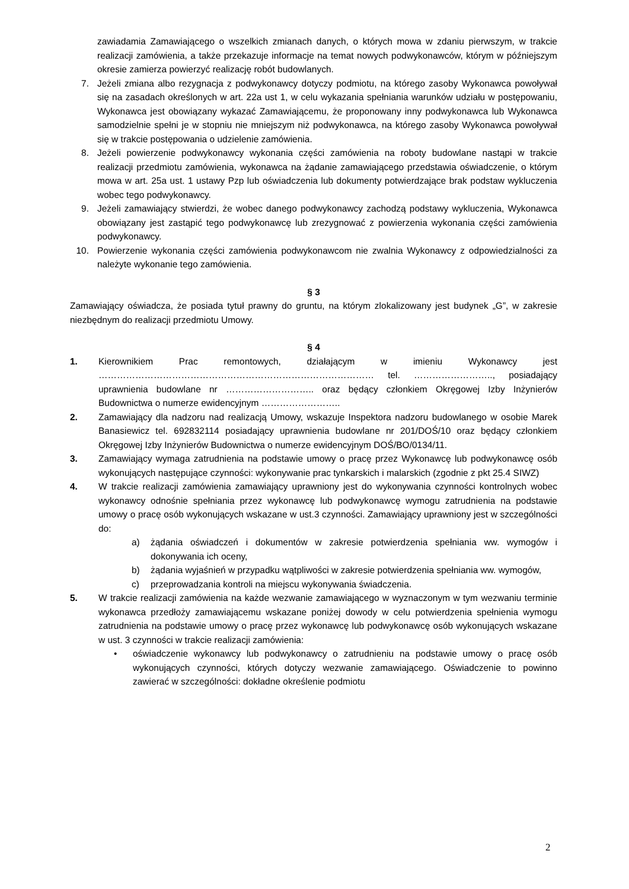zawiadamia Zamawiającego o wszelkich zmianach danych, o których mowa w zdaniu pierwszym, w trakcie realizacji zamówienia, a także przekazuje informacje na temat nowych podwykonawców, którym w późniejszym okresie zamierza powierzyć realizację robót budowlanych.
7. Jeżeli zmiana albo rezygnacja z podwykonawcy dotyczy podmiotu, na którego zasoby Wykonawca powoływał się na zasadach określonych w art. 22a ust 1, w celu wykazania spełniania warunków udziału w postępowaniu, Wykonawca jest obowiązany wykazać Zamawiającemu, że proponowany inny podwykonawca lub Wykonawca samodzielnie spełni je w stopniu nie mniejszym niż podwykonawca, na którego zasoby Wykonawca powoływał się w trakcie postępowania o udzielenie zamówienia.
8. Jeżeli powierzenie podwykonawcy wykonania części zamówienia na roboty budowlane nastąpi w trakcie realizacji przedmiotu zamówienia, wykonawca na żądanie zamawiającego przedstawia oświadczenie, o którym mowa w art. 25a ust. 1 ustawy Pzp lub oświadczenia lub dokumenty potwierdzające brak podstaw wykluczenia wobec tego podwykonawcy.
9. Jeżeli zamawiający stwierdzi, że wobec danego podwykonawcy zachodzą podstawy wykluczenia, Wykonawca obowiązany jest zastąpić tego podwykonawcę lub zrezygnować z powierzenia wykonania części zamówienia podwykonawcy.
10. Powierzenie wykonania części zamówienia podwykonawcom nie zwalnia Wykonawcy z odpowiedzialności za należyte wykonanie tego zamówienia.
§ 3
Zamawiający oświadcza, że posiada tytuł prawny do gruntu, na którym zlokalizowany jest budynek „G”, w zakresie niezbędnym do realizacji przedmiotu Umowy.
§ 4
1. Kierownikiem Prac remontowych, działającym w imieniu Wykonawcy jest ……………………………………………………………………………… tel. …………………….., posiadający uprawnienia budowlane nr ……………………….. oraz będący członkiem Okręgowej Izby Inżynierów Budownictwa o numerze ewidencyjnym ……………………..
2. Zamawiający dla nadzoru nad realizacją Umowy, wskazuje Inspektora nadzoru budowlanego w osobie Marek Banasiewicz tel. 692832114 posiadający uprawnienia budowlane nr 201/DOŚ/10 oraz będący członkiem Okręgowej Izby Inżynierów Budownictwa o numerze ewidencyjnym DOŚ/BO/0134/11.
3. Zamawiający wymaga zatrudnienia na podstawie umowy o pracę przez Wykonawcę lub podwykonawcę osób wykonujących następujące czynności: wykonywanie prac tynkarskich i malarskich (zgodnie z pkt 25.4 SIWZ)
4. W trakcie realizacji zamówienia zamawiający uprawniony jest do wykonywania czynności kontrolnych wobec wykonawcy odnośnie spełniania przez wykonawcę lub podwykonawcę wymogu zatrudnienia na podstawie umowy o pracę osób wykonujących wskazane w ust.3 czynności. Zamawiający uprawniony jest w szczególności do:
a) żądania oświadczeń i dokumentów w zakresie potwierdzenia spełniania ww. wymogów i dokonywania ich oceny,
b) żądania wyjaśnień w przypadku wątpliwości w zakresie potwierdzenia spełniania ww. wymogów,
c) przeprowadzania kontroli na miejscu wykonywania świadczenia.
5. W trakcie realizacji zamówienia na każde wezwanie zamawiającego w wyznaczonym w tym wezwaniu terminie wykonawca przedłoży zamawiającemu wskazane poniżej dowody w celu potwierdzenia spełnienia wymogu zatrudnienia na podstawie umowy o pracę przez wykonawcę lub podwykonawcę osób wykonujących wskazane w ust. 3 czynności w trakcie realizacji zamówienia:
• oświadczenie wykonawcy lub podwykonawcy o zatrudnieniu na podstawie umowy o pracę osób wykonujących czynności, których dotyczy wezwanie zamawiającego. Oświadczenie to powinno zawierać w szczególności: dokładne określenie podmiotu
2